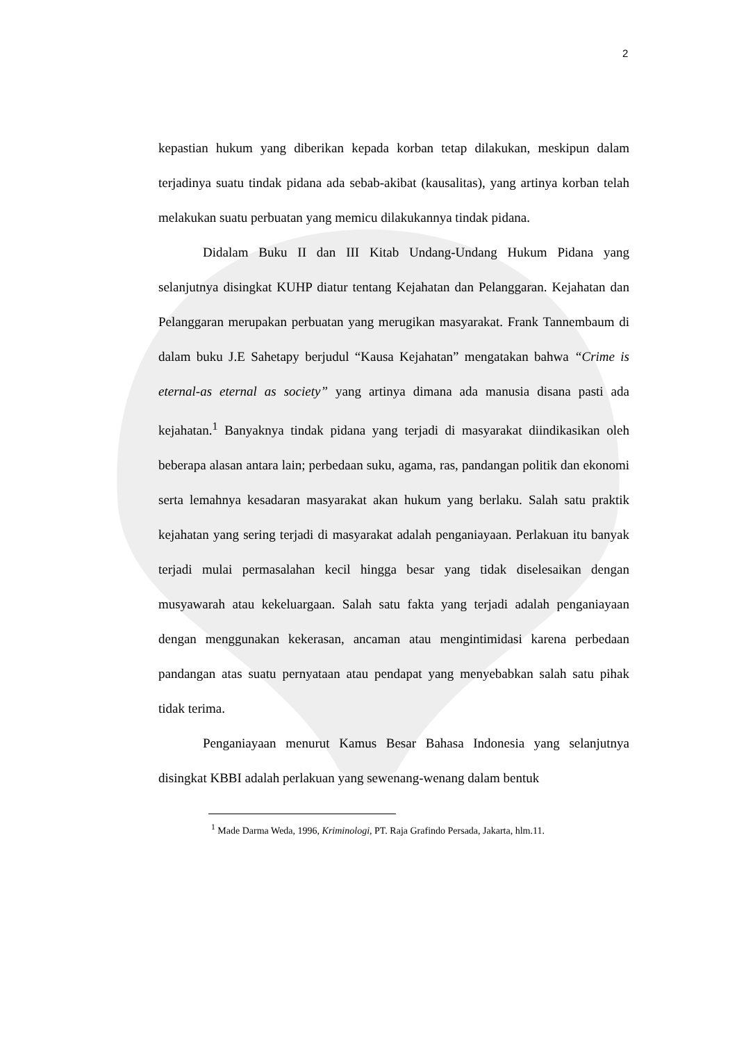2
kepastian hukum yang diberikan kepada korban tetap dilakukan, meskipun dalam terjadinya suatu tindak pidana ada sebab-akibat (kausalitas), yang artinya korban telah melakukan suatu perbuatan yang memicu dilakukannya tindak pidana.
Didalam Buku II dan III Kitab Undang-Undang Hukum Pidana yang selanjutnya disingkat KUHP diatur tentang Kejahatan dan Pelanggaran. Kejahatan dan Pelanggaran merupakan perbuatan yang merugikan masyarakat. Frank Tannembaum di dalam buku J.E Sahetapy berjudul “Kausa Kejahatan” mengatakan bahwa “Crime is eternal-as eternal as society” yang artinya dimana ada manusia disana pasti ada kejahatan.<sup>1</sup> Banyaknya tindak pidana yang terjadi di masyarakat diindikasikan oleh beberapa alasan antara lain; perbedaan suku, agama, ras, pandangan politik dan ekonomi serta lemahnya kesadaran masyarakat akan hukum yang berlaku. Salah satu praktik kejahatan yang sering terjadi di masyarakat adalah penganiayaan. Perlakuan itu banyak terjadi mulai permasalahan kecil hingga besar yang tidak diselesaikan dengan musyawarah atau kekeluargaan. Salah satu fakta yang terjadi adalah penganiayaan dengan menggunakan kekerasan, ancaman atau mengintimidasi karena perbedaan pandangan atas suatu pernyataan atau pendapat yang menyebabkan salah satu pihak tidak terima.
Penganiayaan menurut Kamus Besar Bahasa Indonesia yang selanjutnya disingkat KBBI adalah perlakuan yang sewenang-wenang dalam bentuk
<sup>1</sup> Made Darma Weda, 1996, Kriminologi, PT. Raja Grafindo Persada, Jakarta, hlm.11.